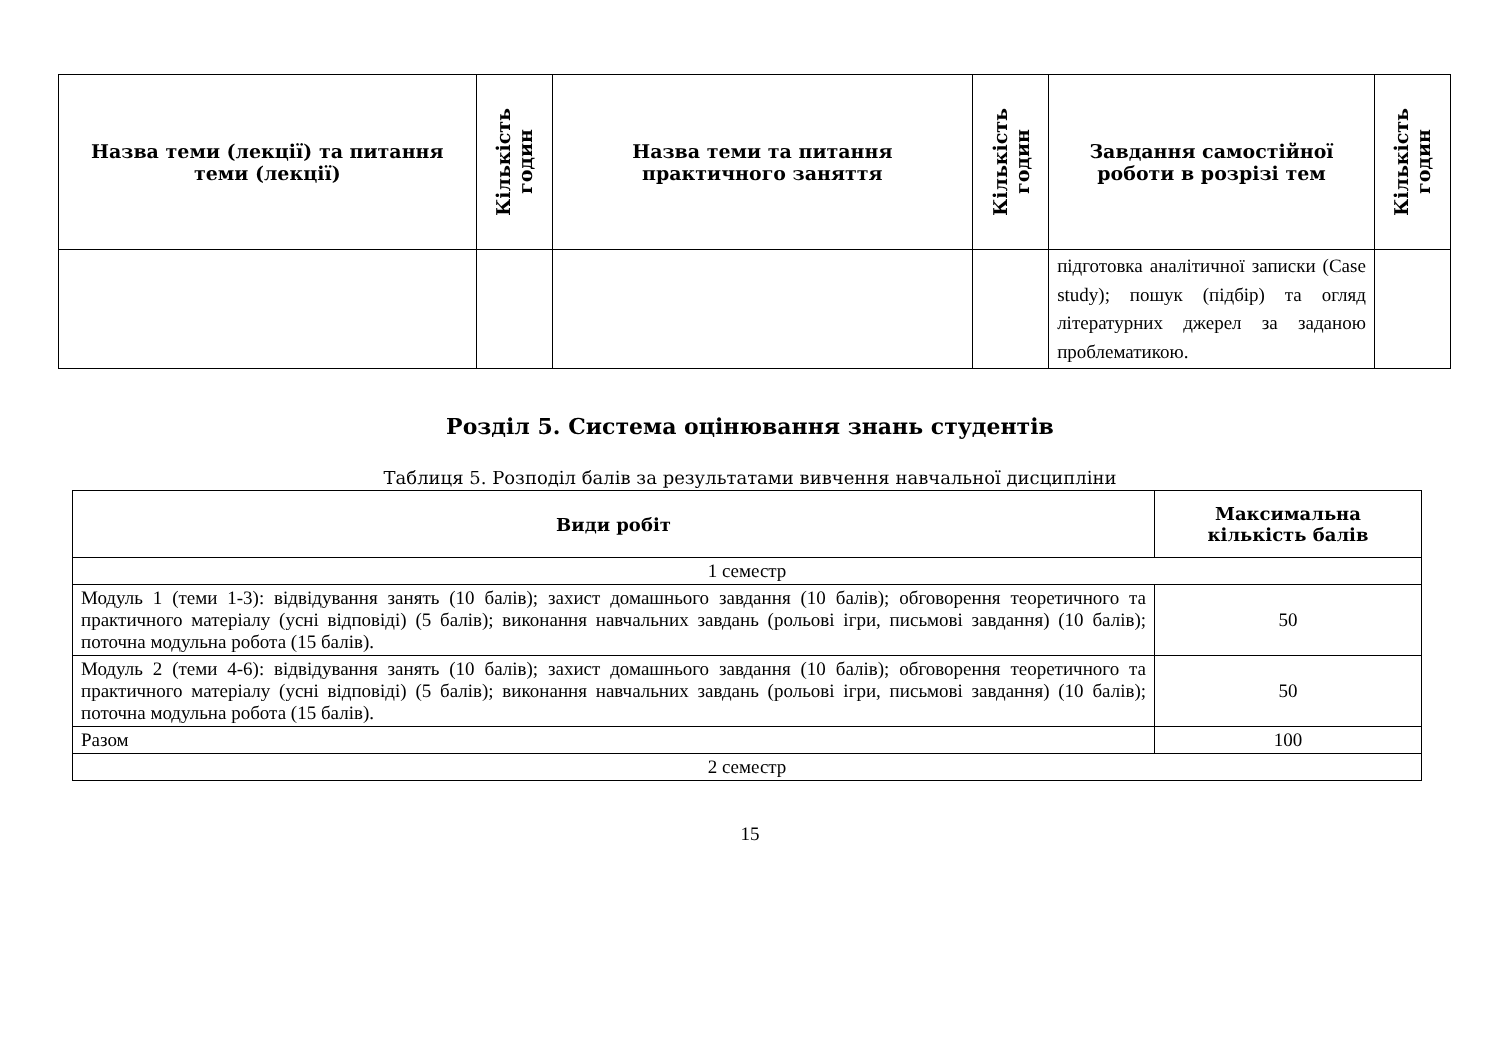| Назва теми (лекції) та питання теми (лекції) | Кількість годин | Назва теми та питання практичного заняття | Кількість годин | Завдання самостійної роботи в розрізі тем | Кількість годин |
| --- | --- | --- | --- | --- | --- |
| | | | | підготовка аналітичної записки (Case study); пошук (підбір) та огляд літературних джерел за заданою проблематикою. | |
Розділ 5. Система оцінювання знань студентів
Таблиця 5. Розподіл балів за результатами вивчення навчальної дисципліни
| Види робіт | Максимальна кількість балів |
| --- | --- |
| 1 семестр | |
| Модуль 1 (теми 1-3): відвідування занять (10 балів); захист домашнього завдання (10 балів); обговорення теоретичного та практичного матеріалу (усні відповіді) (5 балів); виконання навчальних завдань (рольові ігри, письмові завдання) (10 балів); поточна модульна робота (15 балів). | 50 |
| Модуль 2 (теми 4-6): відвідування занять (10 балів); захист домашнього завдання (10 балів); обговорення теоретичного та практичного матеріалу (усні відповіді) (5 балів); виконання навчальних завдань (рольові ігри, письмові завдання) (10 балів); поточна модульна робота (15 балів). | 50 |
| Разом | 100 |
| 2 семестр | |
15